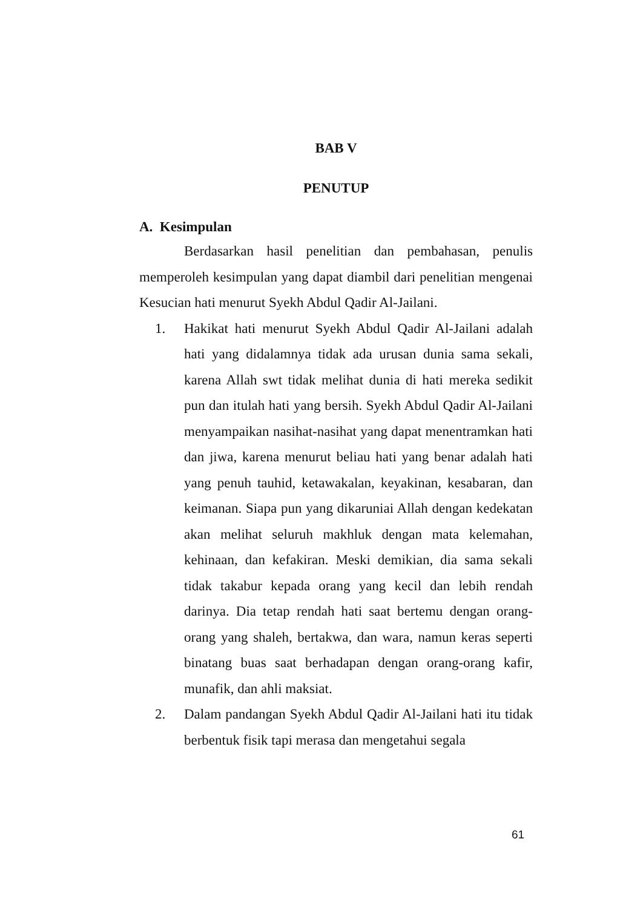BAB V
PENUTUP
A. Kesimpulan
Berdasarkan hasil penelitian dan pembahasan, penulis memperoleh kesimpulan yang dapat diambil dari penelitian mengenai Kesucian hati menurut Syekh Abdul Qadir Al-Jailani.
1. Hakikat hati menurut Syekh Abdul Qadir Al-Jailani adalah hati yang didalamnya tidak ada urusan dunia sama sekali, karena Allah swt tidak melihat dunia di hati mereka sedikit pun dan itulah hati yang bersih. Syekh Abdul Qadir Al-Jailani menyampaikan nasihat-nasihat yang dapat menentramkan hati dan jiwa, karena menurut beliau hati yang benar adalah hati yang penuh tauhid, ketawakalan, keyakinan, kesabaran, dan keimanan. Siapa pun yang dikaruniai Allah dengan kedekatan akan melihat seluruh makhluk dengan mata kelemahan, kehinaan, dan kefakiran. Meski demikian, dia sama sekali tidak takabur kepada orang yang kecil dan lebih rendah darinya. Dia tetap rendah hati saat bertemu dengan orang-orang yang shaleh, bertakwa, dan wara, namun keras seperti binatang buas saat berhadapan dengan orang-orang kafir, munafik, dan ahli maksiat.
2. Dalam pandangan Syekh Abdul Qadir Al-Jailani hati itu tidak berbentuk fisik tapi merasa dan mengetahui segala
61